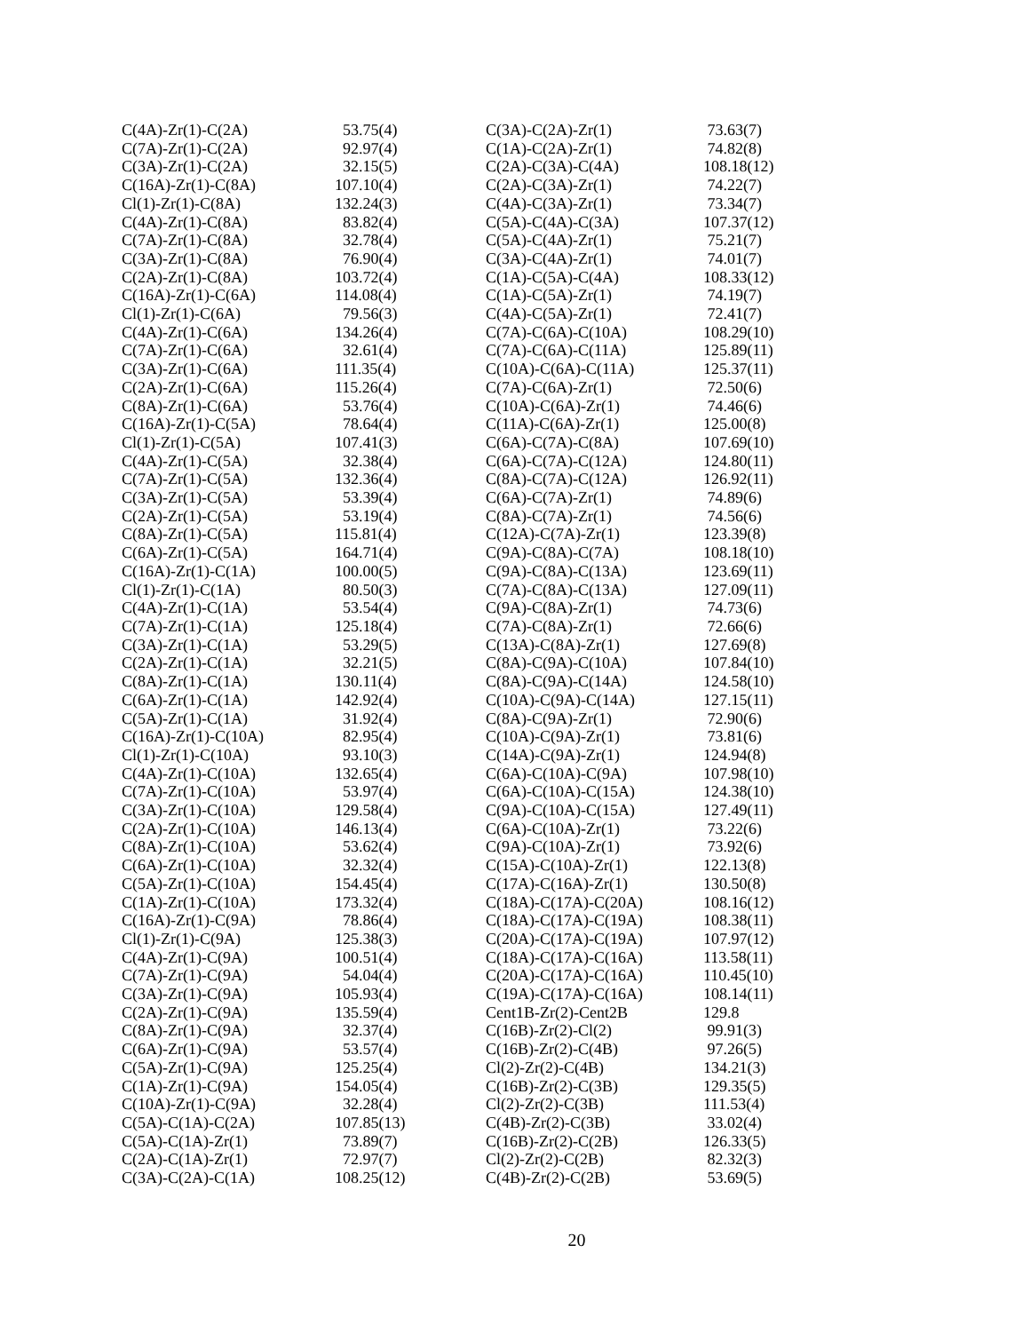| C(4A)-Zr(1)-C(2A) | 53.75(4) | C(3A)-C(2A)-Zr(1) | 73.63(7) |
| C(7A)-Zr(1)-C(2A) | 92.97(4) | C(1A)-C(2A)-Zr(1) | 74.82(8) |
| C(3A)-Zr(1)-C(2A) | 32.15(5) | C(2A)-C(3A)-C(4A) | 108.18(12) |
| C(16A)-Zr(1)-C(8A) | 107.10(4) | C(2A)-C(3A)-Zr(1) | 74.22(7) |
| Cl(1)-Zr(1)-C(8A) | 132.24(3) | C(4A)-C(3A)-Zr(1) | 73.34(7) |
| C(4A)-Zr(1)-C(8A) | 83.82(4) | C(5A)-C(4A)-C(3A) | 107.37(12) |
| C(7A)-Zr(1)-C(8A) | 32.78(4) | C(5A)-C(4A)-Zr(1) | 75.21(7) |
| C(3A)-Zr(1)-C(8A) | 76.90(4) | C(3A)-C(4A)-Zr(1) | 74.01(7) |
| C(2A)-Zr(1)-C(8A) | 103.72(4) | C(1A)-C(5A)-C(4A) | 108.33(12) |
| C(16A)-Zr(1)-C(6A) | 114.08(4) | C(1A)-C(5A)-Zr(1) | 74.19(7) |
| Cl(1)-Zr(1)-C(6A) | 79.56(3) | C(4A)-C(5A)-Zr(1) | 72.41(7) |
| C(4A)-Zr(1)-C(6A) | 134.26(4) | C(7A)-C(6A)-C(10A) | 108.29(10) |
| C(7A)-Zr(1)-C(6A) | 32.61(4) | C(7A)-C(6A)-C(11A) | 125.89(11) |
| C(3A)-Zr(1)-C(6A) | 111.35(4) | C(10A)-C(6A)-C(11A) | 125.37(11) |
| C(2A)-Zr(1)-C(6A) | 115.26(4) | C(7A)-C(6A)-Zr(1) | 72.50(6) |
| C(8A)-Zr(1)-C(6A) | 53.76(4) | C(10A)-C(6A)-Zr(1) | 74.46(6) |
| C(16A)-Zr(1)-C(5A) | 78.64(4) | C(11A)-C(6A)-Zr(1) | 125.00(8) |
| Cl(1)-Zr(1)-C(5A) | 107.41(3) | C(6A)-C(7A)-C(8A) | 107.69(10) |
| C(4A)-Zr(1)-C(5A) | 32.38(4) | C(6A)-C(7A)-C(12A) | 124.80(11) |
| C(7A)-Zr(1)-C(5A) | 132.36(4) | C(8A)-C(7A)-C(12A) | 126.92(11) |
| C(3A)-Zr(1)-C(5A) | 53.39(4) | C(6A)-C(7A)-Zr(1) | 74.89(6) |
| C(2A)-Zr(1)-C(5A) | 53.19(4) | C(8A)-C(7A)-Zr(1) | 74.56(6) |
| C(8A)-Zr(1)-C(5A) | 115.81(4) | C(12A)-C(7A)-Zr(1) | 123.39(8) |
| C(6A)-Zr(1)-C(5A) | 164.71(4) | C(9A)-C(8A)-C(7A) | 108.18(10) |
| C(16A)-Zr(1)-C(1A) | 100.00(5) | C(9A)-C(8A)-C(13A) | 123.69(11) |
| Cl(1)-Zr(1)-C(1A) | 80.50(3) | C(7A)-C(8A)-C(13A) | 127.09(11) |
| C(4A)-Zr(1)-C(1A) | 53.54(4) | C(9A)-C(8A)-Zr(1) | 74.73(6) |
| C(7A)-Zr(1)-C(1A) | 125.18(4) | C(7A)-C(8A)-Zr(1) | 72.66(6) |
| C(3A)-Zr(1)-C(1A) | 53.29(5) | C(13A)-C(8A)-Zr(1) | 127.69(8) |
| C(2A)-Zr(1)-C(1A) | 32.21(5) | C(8A)-C(9A)-C(10A) | 107.84(10) |
| C(8A)-Zr(1)-C(1A) | 130.11(4) | C(8A)-C(9A)-C(14A) | 124.58(10) |
| C(6A)-Zr(1)-C(1A) | 142.92(4) | C(10A)-C(9A)-C(14A) | 127.15(11) |
| C(5A)-Zr(1)-C(1A) | 31.92(4) | C(8A)-C(9A)-Zr(1) | 72.90(6) |
| C(16A)-Zr(1)-C(10A) | 82.95(4) | C(10A)-C(9A)-Zr(1) | 73.81(6) |
| Cl(1)-Zr(1)-C(10A) | 93.10(3) | C(14A)-C(9A)-Zr(1) | 124.94(8) |
| C(4A)-Zr(1)-C(10A) | 132.65(4) | C(6A)-C(10A)-C(9A) | 107.98(10) |
| C(7A)-Zr(1)-C(10A) | 53.97(4) | C(6A)-C(10A)-C(15A) | 124.38(10) |
| C(3A)-Zr(1)-C(10A) | 129.58(4) | C(9A)-C(10A)-C(15A) | 127.49(11) |
| C(2A)-Zr(1)-C(10A) | 146.13(4) | C(6A)-C(10A)-Zr(1) | 73.22(6) |
| C(8A)-Zr(1)-C(10A) | 53.62(4) | C(9A)-C(10A)-Zr(1) | 73.92(6) |
| C(6A)-Zr(1)-C(10A) | 32.32(4) | C(15A)-C(10A)-Zr(1) | 122.13(8) |
| C(5A)-Zr(1)-C(10A) | 154.45(4) | C(17A)-C(16A)-Zr(1) | 130.50(8) |
| C(1A)-Zr(1)-C(10A) | 173.32(4) | C(18A)-C(17A)-C(20A) | 108.16(12) |
| C(16A)-Zr(1)-C(9A) | 78.86(4) | C(18A)-C(17A)-C(19A) | 108.38(11) |
| Cl(1)-Zr(1)-C(9A) | 125.38(3) | C(20A)-C(17A)-C(19A) | 107.97(12) |
| C(4A)-Zr(1)-C(9A) | 100.51(4) | C(18A)-C(17A)-C(16A) | 113.58(11) |
| C(7A)-Zr(1)-C(9A) | 54.04(4) | C(20A)-C(17A)-C(16A) | 110.45(10) |
| C(3A)-Zr(1)-C(9A) | 105.93(4) | C(19A)-C(17A)-C(16A) | 108.14(11) |
| C(2A)-Zr(1)-C(9A) | 135.59(4) | Cent1B-Zr(2)-Cent2B | 129.8 |
| C(8A)-Zr(1)-C(9A) | 32.37(4) | C(16B)-Zr(2)-Cl(2) | 99.91(3) |
| C(6A)-Zr(1)-C(9A) | 53.57(4) | C(16B)-Zr(2)-C(4B) | 97.26(5) |
| C(5A)-Zr(1)-C(9A) | 125.25(4) | Cl(2)-Zr(2)-C(4B) | 134.21(3) |
| C(1A)-Zr(1)-C(9A) | 154.05(4) | C(16B)-Zr(2)-C(3B) | 129.35(5) |
| C(10A)-Zr(1)-C(9A) | 32.28(4) | Cl(2)-Zr(2)-C(3B) | 111.53(4) |
| C(5A)-C(1A)-C(2A) | 107.85(13) | C(4B)-Zr(2)-C(3B) | 33.02(4) |
| C(5A)-C(1A)-Zr(1) | 73.89(7) | C(16B)-Zr(2)-C(2B) | 126.33(5) |
| C(2A)-C(1A)-Zr(1) | 72.97(7) | Cl(2)-Zr(2)-C(2B) | 82.32(3) |
| C(3A)-C(2A)-C(1A) | 108.25(12) | C(4B)-Zr(2)-C(2B) | 53.69(5) |
20